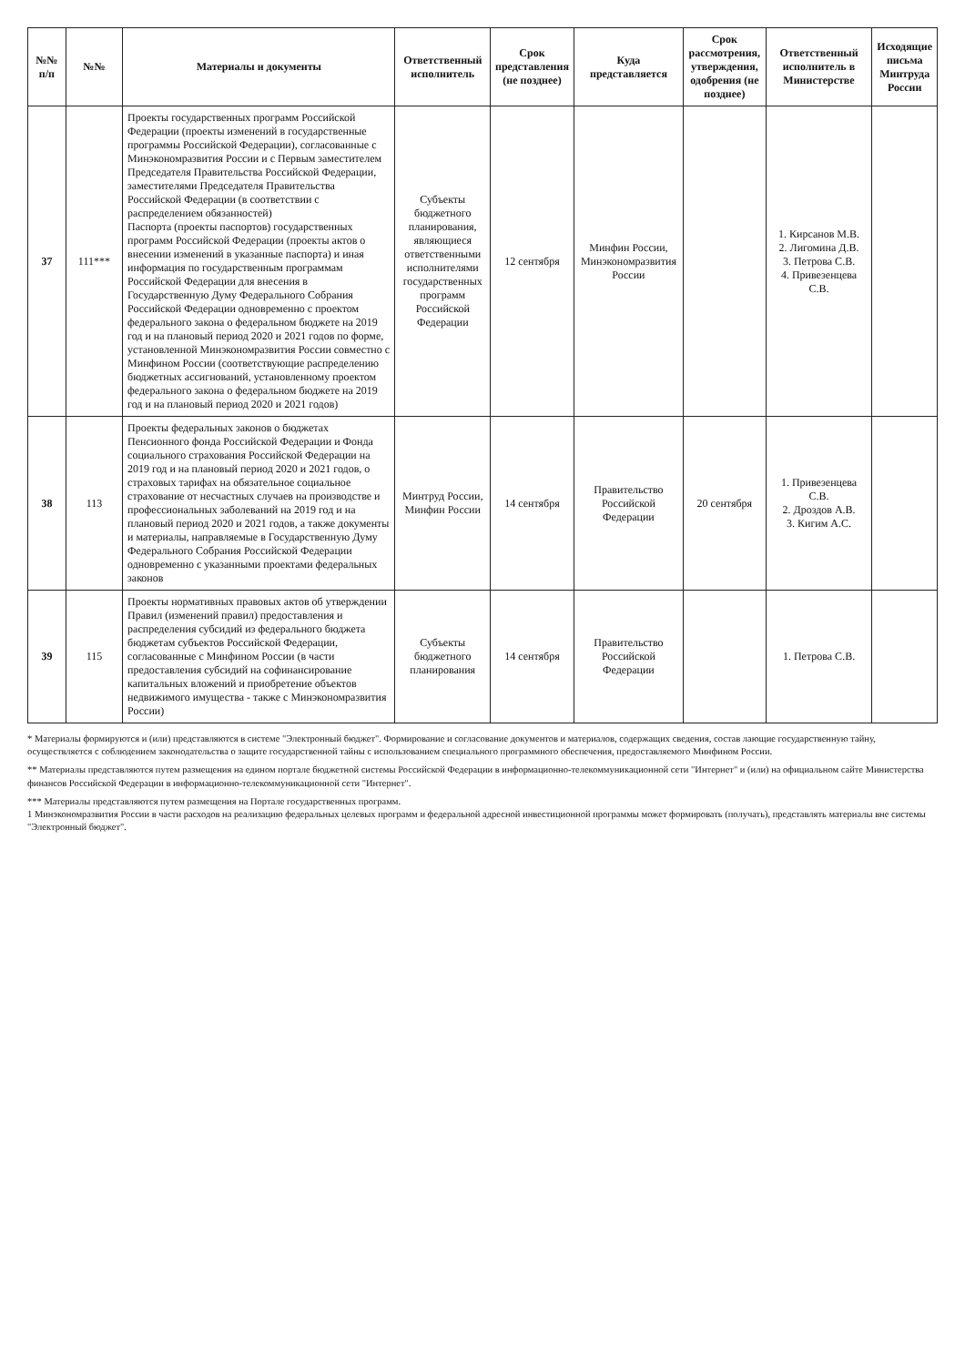| №№ п/п | №№ | Материалы и документы | Ответственный исполнитель | Срок представления (не позднее) | Куда представляется | Срок рассмотрения, утверждения, одобрения (не позднее) | Ответственный исполнитель в Министерстве | Исходящие письма Минтруда России |
| --- | --- | --- | --- | --- | --- | --- | --- | --- |
| 37 | 111*** | Проекты государственных программ Российской Федерации (проекты изменений в государственные программы Российской Федерации), согласованные с Минэкономразвития России и с Первым заместителем Председателя Правительства Российской Федерации, заместителями Председателя Правительства Российской Федерации (в соответствии с распределением обязанностей) Паспорта (проекты паспортов) государственных программ Российской Федерации (проекты актов о внесении изменений в указанные паспорта) и иная информация по государственным программам Российской Федерации для внесения в Государственную Думу Федерального Собрания Российской Федерации одновременно с проектом федерального закона о федеральном бюджете на 2019 год и на плановый период 2020 и 2021 годов по форме, установленной Минэкономразвития России совместно с Минфином России (соответствующие распределению бюджетных ассигнований, установленному проектом федерального закона о федеральном бюджете на 2019 год и на плановый период 2020 и 2021 годов) | Субъекты бюджетного планирования, являющиеся ответственными исполнителями государственных программ Российской Федерации | 12 сентября | Минфин России, Минэкономразвития России | | 1. Кирсанов М.В. 2. Лигомина Д.В. 3. Петрова С.В. 4. Привезенцева С.В. | |
| 38 | 113 | Проекты федеральных законов о бюджетах Пенсионного фонда Российской Федерации и Фонда социального страхования Российской Федерации на 2019 год и на плановый период 2020 и 2021 годов, о страховых тарифах на обязательное социальное страхование от несчастных случаев на производстве и профессиональных заболеваний на 2019 год и на плановый период 2020 и 2021 годов, а также документы и материалы, направляемые в Государственную Думу Федерального Собрания Российской Федерации одновременно с указанными проектами федеральных законов | Минтруд России, Минфин России | 14 сентября | Правительство Российской Федерации | 20 сентября | 1. Привезенцева С.В. 2. Дроздов А.В. 3. Кигим А.С. | |
| 39 | 115 | Проекты нормативных правовых актов об утверждении Правил (изменений правил) предоставления и распределения субсидий из федерального бюджета бюджетам субъектов Российской Федерации, согласованные с Минфином России (в части предоставления субсидий на софинансирование капитальных вложений и приобретение объектов недвижимого имущества - также с Минэкономразвития России) | Субъекты бюджетного планирования | 14 сентября | Правительство Российской Федерации | | 1. Петрова С.В. | |
* Материалы формируются и (или) представляются в системе "Электронный бюджет". Формирование и согласование документов и материалов, содержащих сведения, состав лающие государственную тайну, осуществляется с соблюдением законодательства о защите государственной тайны с использованием специального программного обеспечения, предоставляемого Минфином России.
** Материалы представляются путем размещения на едином портале бюджетной системы Российской Федерации в информационно-телекоммуникационной сети "Интернет" и (или) на официальном сайте Министерства финансов Российской Федерации в информационно-телекоммуникационной сети "Интернет".
*** Материалы представляются путем размещения на Портале государственных программ.
1 Минэкономразвития России в части расходов на реализацию федеральных целевых программ и федеральной адресной инвестиционной программы может формировать (получать), представлять материалы вне системы "Электронный бюджет".